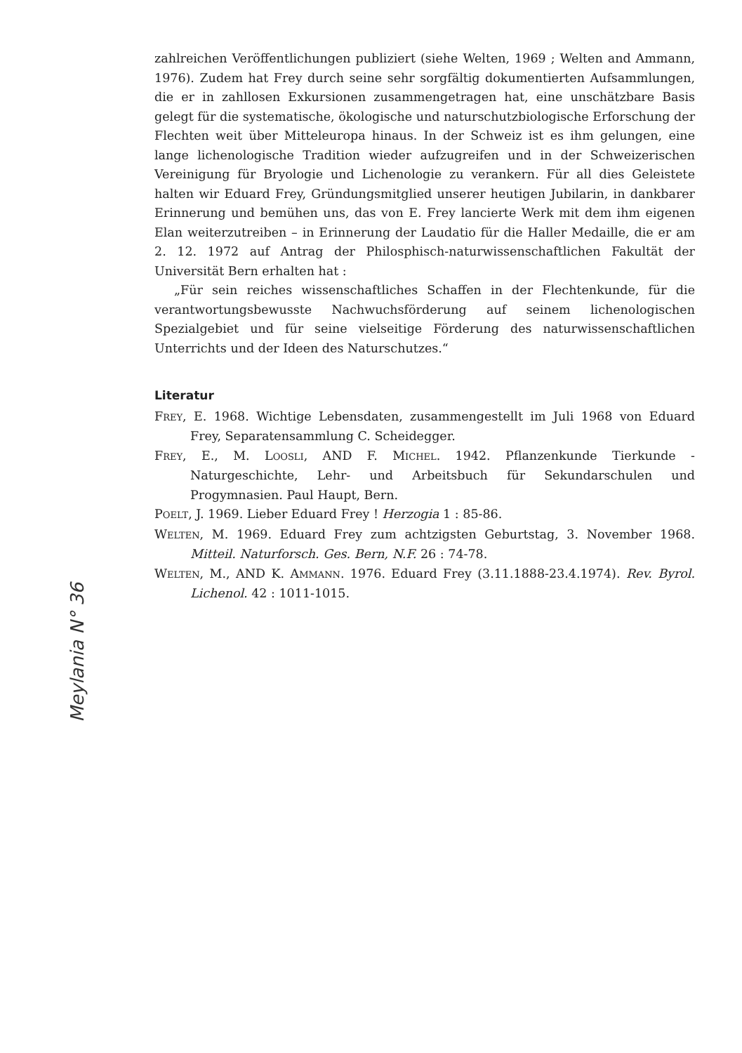Meylania N° 36
zahlreichen Veröffentlichungen publiziert (siehe Welten, 1969 ; Welten and Ammann, 1976). Zudem hat Frey durch seine sehr sorgfältig dokumentierten Aufsammlungen, die er in zahllosen Exkursionen zusammengetragen hat, eine unschätzbare Basis gelegt für die systematische, ökologische und naturschutzbiologische Erforschung der Flechten weit über Mitteleuropa hinaus. In der Schweiz ist es ihm gelungen, eine lange lichenologische Tradition wieder aufzugreifen und in der Schweizerischen Vereinigung für Bryologie und Lichenologie zu verankern. Für all dies Geleistete halten wir Eduard Frey, Gründungsmitglied unserer heutigen Jubilarin, in dankbarer Erinnerung und bemühen uns, das von E. Frey lancierte Werk mit dem ihm eigenen Elan weiterzutreiben – in Erinnerung der Laudatio für die Haller Medaille, die er am 2. 12. 1972 auf Antrag der Philosphisch-naturwissenschaftlichen Fakultät der Universität Bern erhalten hat :
„Für sein reiches wissenschaftliches Schaffen in der Flechtenkunde, für die verantwortungsbewusste Nachwuchsförderung auf seinem lichenologischen Spezialgebiet und für seine vielseitige Förderung des naturwissenschaftlichen Unterrichts und der Ideen des Naturschutzes.“
Literatur
FREY, E. 1968. Wichtige Lebensdaten, zusammengestellt im Juli 1968 von Eduard Frey, Separatensammlung C. Scheidegger.
FREY, E., M. LOOSLI, AND F. MICHEL. 1942. Pflanzenkunde Tierkunde - Naturgeschichte, Lehr- und Arbeitsbuch für Sekundarschulen und Progymnasien. Paul Haupt, Bern.
POELT, J. 1969. Lieber Eduard Frey ! Herzogia 1 : 85-86.
WELTEN, M. 1969. Eduard Frey zum achtzigsten Geburtstag, 3. November 1968. Mitteil. Naturforsch. Ges. Bern, N.F. 26 : 74-78.
WELTEN, M., AND K. AMMANN. 1976. Eduard Frey (3.11.1888-23.4.1974). Rev. Byrol. Lichenol. 42 : 1011-1015.